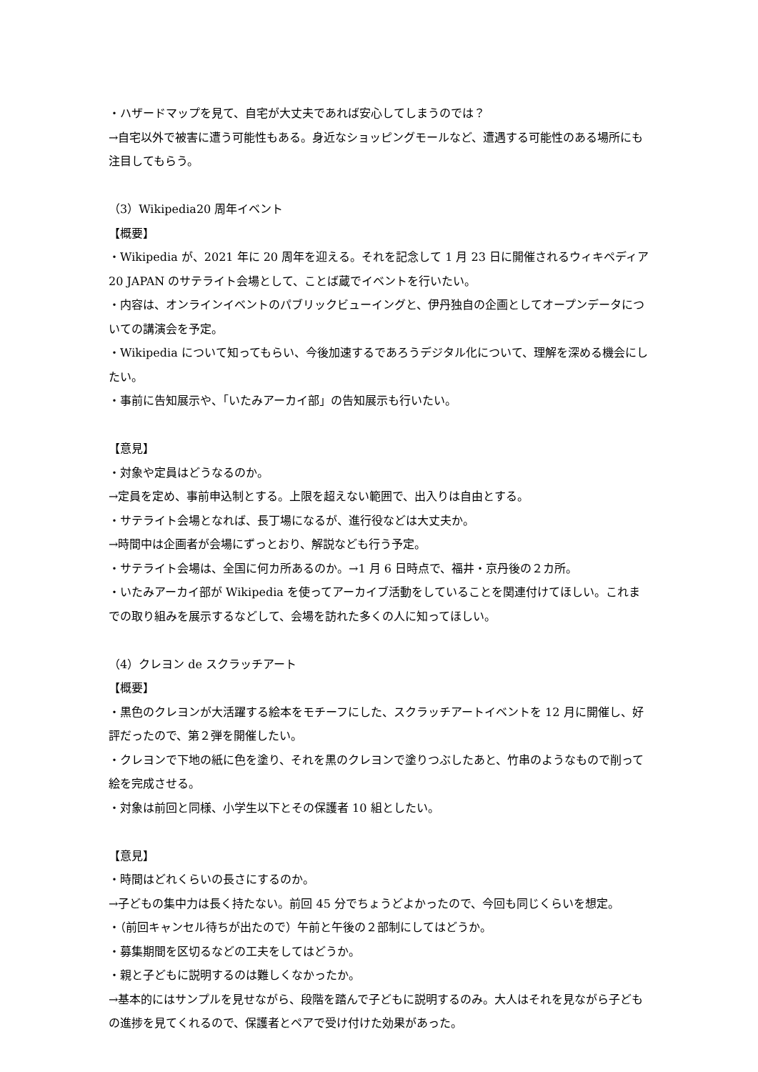・ハザードマップを見て、自宅が大丈夫であれば安心してしまうのでは？
→自宅以外で被害に遭う可能性もある。身近なショッピングモールなど、遭遇する可能性のある場所にも注目してもらう。
（3）Wikipedia20 周年イベント
【概要】
・Wikipedia が、2021 年に 20 周年を迎える。それを記念して 1 月 23 日に開催されるウィキペディア 20 JAPAN のサテライト会場として、ことば蔵でイベントを行いたい。
・内容は、オンラインイベントのパブリックビューイングと、伊丹独自の企画としてオープンデータについての講演会を予定。
・Wikipedia について知ってもらい、今後加速するであろうデジタル化について、理解を深める機会にしたい。
・事前に告知展示や、「いたみアーカイ部」の告知展示も行いたい。
【意見】
・対象や定員はどうなるのか。
→定員を定め、事前申込制とする。上限を超えない範囲で、出入りは自由とする。
・サテライト会場となれば、長丁場になるが、進行役などは大丈夫か。
→時間中は企画者が会場にずっとおり、解説なども行う予定。
・サテライト会場は、全国に何カ所あるのか。→1 月 6 日時点で、福井・京丹後の２カ所。
・いたみアーカイ部が Wikipedia を使ってアーカイブ活動をしていることを関連付けてほしい。これまでの取り組みを展示するなどして、会場を訪れた多くの人に知ってほしい。
（4）クレヨン de スクラッチアート
【概要】
・黒色のクレヨンが大活躍する絵本をモチーフにした、スクラッチアートイベントを 12 月に開催し、好評だったので、第２弾を開催したい。
・クレヨンで下地の紙に色を塗り、それを黒のクレヨンで塗りつぶしたあと、竹串のようなもので削って絵を完成させる。
・対象は前回と同様、小学生以下とその保護者 10 組としたい。
【意見】
・時間はどれくらいの長さにするのか。
→子どもの集中力は長く持たない。前回 45 分でちょうどよかったので、今回も同じくらいを想定。
・（前回キャンセル待ちが出たので）午前と午後の２部制にしてはどうか。
・募集期間を区切るなどの工夫をしてはどうか。
・親と子どもに説明するのは難しくなかったか。
→基本的にはサンプルを見せながら、段階を踏んで子どもに説明するのみ。大人はそれを見ながら子どもの進捗を見てくれるので、保護者とペアで受け付けた効果があった。